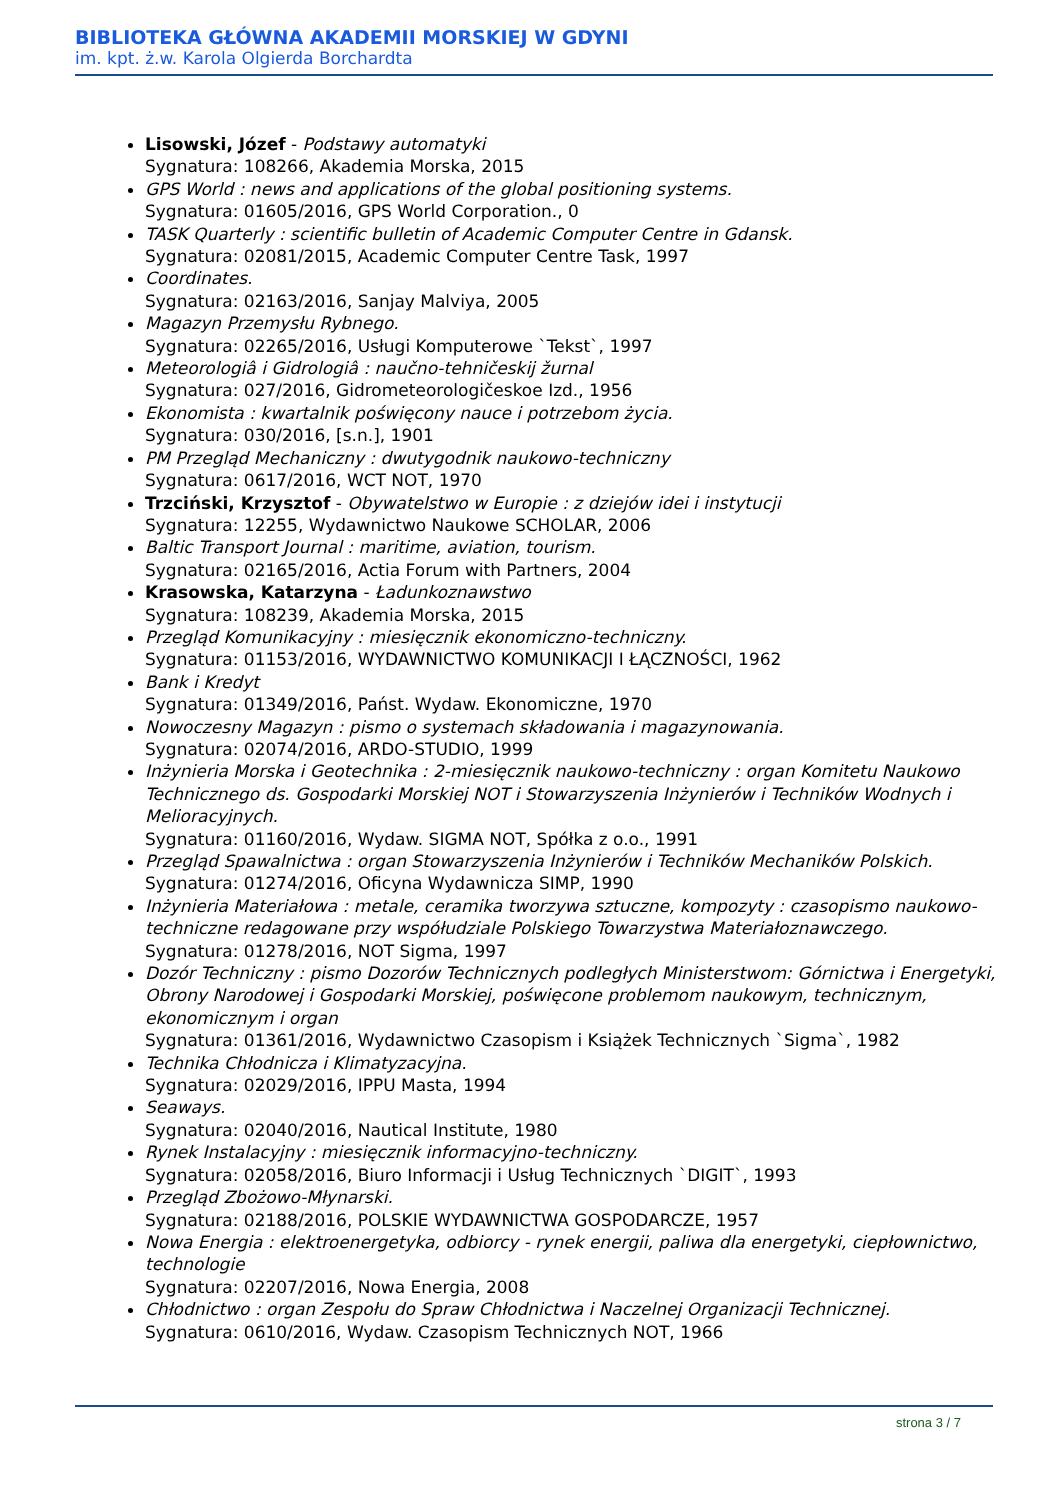BIBLIOTEKA GŁÓWNA AKADEMII MORSKIEJ W GDYNI
im. kpt. ż.w. Karola Olgierda Borchardta
Lisowski, Józef - Podstawy automatyki
Sygnatura: 108266, Akademia Morska, 2015
GPS World : news and applications of the global positioning systems.
Sygnatura: 01605/2016, GPS World Corporation., 0
TASK Quarterly : scientific bulletin of Academic Computer Centre in Gdansk.
Sygnatura: 02081/2015, Academic Computer Centre Task, 1997
Coordinates.
Sygnatura: 02163/2016, Sanjay Malviya, 2005
Magazyn Przemysłu Rybnego.
Sygnatura: 02265/2016, Usługi Komputerowe `Tekst`, 1997
Meteorologiâ i Gidrologiâ : naučno-tehničeskij žurnal
Sygnatura: 027/2016, Gidrometeorologičeskoe Izd., 1956
Ekonomista : kwartalnik poświęcony nauce i potrzebom życia.
Sygnatura: 030/2016, [s.n.], 1901
PM Przegląd Mechaniczny : dwutygodnik naukowo-techniczny
Sygnatura: 0617/2016, WCT NOT, 1970
Trzciński, Krzysztof - Obywatelstwo w Europie : z dziejów idei i instytucji
Sygnatura: 12255, Wydawnictwo Naukowe SCHOLAR, 2006
Baltic Transport Journal : maritime, aviation, tourism.
Sygnatura: 02165/2016, Actia Forum with Partners, 2004
Krasowska, Katarzyna - Ładunkoznawstwo
Sygnatura: 108239, Akademia Morska, 2015
Przegląd Komunikacyjny : miesięcznik ekonomiczno-techniczny.
Sygnatura: 01153/2016, WYDAWNICTWO KOMUNIKACJI I ŁĄCZNOŚCI, 1962
Bank i Kredyt
Sygnatura: 01349/2016, Państ. Wydaw. Ekonomiczne, 1970
Nowoczesny Magazyn : pismo o systemach składowania i magazynowania.
Sygnatura: 02074/2016, ARDO-STUDIO, 1999
Inżynieria Morska i Geotechnika : 2-miesięcznik naukowo-techniczny : organ Komitetu Naukowo Technicznego ds. Gospodarki Morskiej NOT i Stowarzyszenia Inżynierów i Techników Wodnych i Melioracyjnych.
Sygnatura: 01160/2016, Wydaw. SIGMA NOT, Spółka z o.o., 1991
Przegląd Spawalnictwa : organ Stowarzyszenia Inżynierów i Techników Mechaników Polskich.
Sygnatura: 01274/2016, Oficyna Wydawnicza SIMP, 1990
Inżynieria Materiałowa : metale, ceramika tworzywa sztuczne, kompozyty : czasopismo naukowo-techniczne redagowane przy współudziale Polskiego Towarzystwa Materiałoznawczego.
Sygnatura: 01278/2016, NOT Sigma, 1997
Dozór Techniczny : pismo Dozorów Technicznych podległych Ministerstwom: Górnictwa i Energetyki, Obrony Narodowej i Gospodarki Morskiej, poświęcone problemom naukowym, technicznym, ekonomicznym i organ
Sygnatura: 01361/2016, Wydawnictwo Czasopism i Książek Technicznych `Sigma`, 1982
Technika Chłodnicza i Klimatyzacyjna.
Sygnatura: 02029/2016, IPPU Masta, 1994
Seaways.
Sygnatura: 02040/2016, Nautical Institute, 1980
Rynek Instalacyjny : miesięcznik informacyjno-techniczny.
Sygnatura: 02058/2016, Biuro Informacji i Usług Technicznych `DIGIT`, 1993
Przegląd Zbożowo-Młynarski.
Sygnatura: 02188/2016, POLSKIE WYDAWNICTWA GOSPODARCZE, 1957
Nowa Energia : elektroenergetyka, odbiorcy - rynek energii, paliwa dla energetyki, ciepłownictwo, technologie
Sygnatura: 02207/2016, Nowa Energia, 2008
Chłodnictwo : organ Zespołu do Spraw Chłodnictwa i Naczelnej Organizacji Technicznej.
Sygnatura: 0610/2016, Wydaw. Czasopism Technicznych NOT, 1966
strona 3 / 7